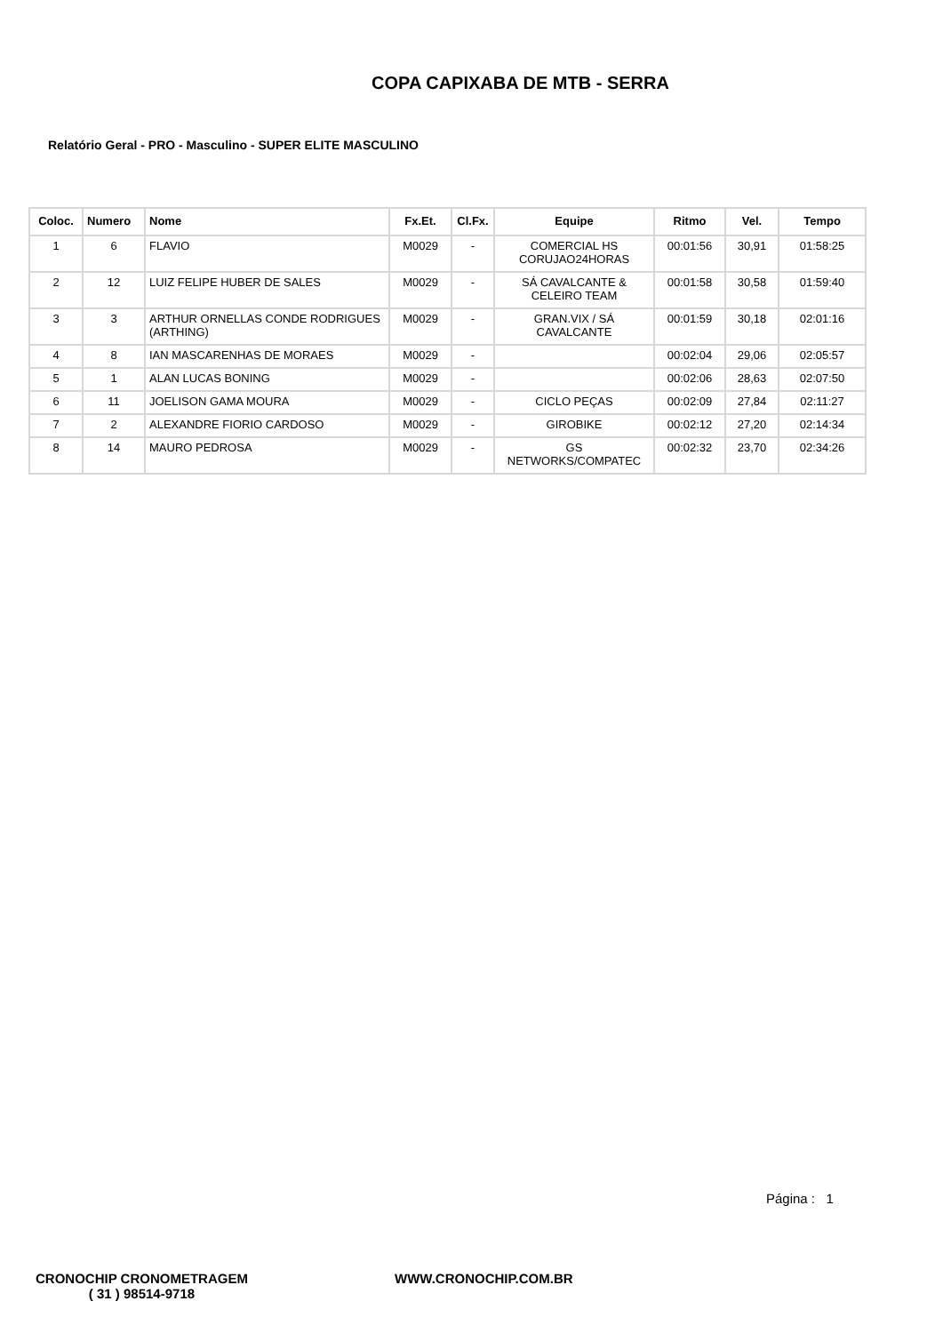COPA CAPIXABA DE MTB - SERRA
Relatório Geral - PRO - Masculino - SUPER ELITE MASCULINO
| Coloc. | Numero | Nome | Fx.Et. | Cl.Fx. | Equipe | Ritmo | Vel. | Tempo |
| --- | --- | --- | --- | --- | --- | --- | --- | --- |
| 1 | 6 | FLAVIO | M0029 | - | COMERCIAL HS CORUJAO24HORAS | 00:01:56 | 30,91 | 01:58:25 |
| 2 | 12 | LUIZ FELIPE HUBER DE SALES | M0029 | - | SÁ CAVALCANTE & CELEIRO TEAM | 00:01:58 | 30,58 | 01:59:40 |
| 3 | 3 | ARTHUR ORNELLAS CONDE RODRIGUES (ARTHING) | M0029 | - | GRAN.VIX / SÁ CAVALCANTE | 00:01:59 | 30,18 | 02:01:16 |
| 4 | 8 | IAN MASCARENHAS DE MORAES | M0029 | - | | 00:02:04 | 29,06 | 02:05:57 |
| 5 | 1 | ALAN LUCAS BONING | M0029 | - | | 00:02:06 | 28,63 | 02:07:50 |
| 6 | 11 | JOELISON GAMA MOURA | M0029 | - | CICLO PEÇAS | 00:02:09 | 27,84 | 02:11:27 |
| 7 | 2 | ALEXANDRE FIORIO CARDOSO | M0029 | - | GIROBIKE | 00:02:12 | 27,20 | 02:14:34 |
| 8 | 14 | MAURO PEDROSA | M0029 | - | GS NETWORKS/COMPATEC | 00:02:32 | 23,70 | 02:34:26 |
Página : 1
CRONOCHIP CRONOMETRAGEM
( 31 ) 98514-9718
WWW.CRONOCHIP.COM.BR